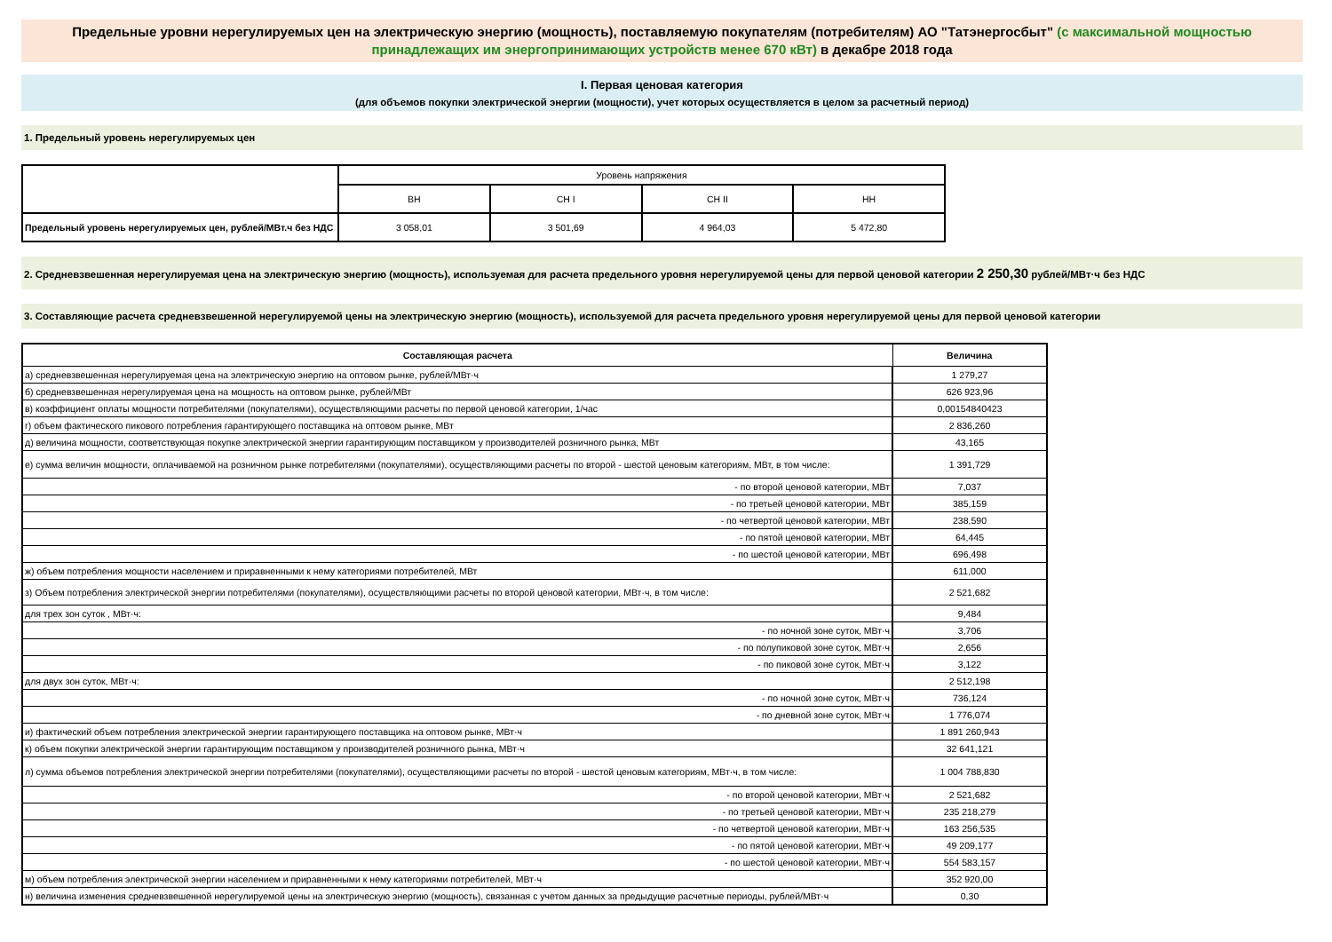Предельные уровни нерегулируемых цен на электрическую энергию (мощность), поставляемую покупателям (потребителям) АО "Татэнергосбыт" (с максимальной мощностью принадлежащих им энергопринимающих устройств менее 670 кВт) в декабре 2018 года
I. Первая ценовая категория
(для объемов покупки электрической энергии (мощности), учет которых осуществляется в целом за расчетный период)
1. Предельный уровень нерегулируемых цен
| | Уровень напряжения | | | |
| | ВН | СН I | СН II | НН |
| Предельный уровень нерегулируемых цен, рублей/МВт.ч без НДС | 3 058,01 | 3 501,69 | 4 964,03 | 5 472,80 |
2. Средневзвешенная нерегулируемая цена на электрическую энергию (мощность), используемая для расчета предельного уровня нерегулируемой цены для первой ценовой категории 2 250,30 рублей/МВт·ч без НДС
3. Составляющие расчета средневзвешенной нерегулируемой цены на электрическую энергию (мощность), используемой для расчета предельного уровня нерегулируемой цены для первой ценовой категории
| Составляющая расчета | Величина |
| --- | --- |
| а) средневзвешенная нерегулируемая цена на электрическую энергию на оптовом рынке, рублей/МВт·ч | 1 279,27 |
| б) средневзвешенная нерегулируемая цена на мощность на оптовом рынке, рублей/МВт | 626 923,96 |
| в) коэффициент оплаты мощности потребителями (покупателями), осуществляющими расчеты по первой ценовой категории, 1/час | 0,00154840423 |
| г) объем фактического пикового потребления гарантирующего поставщика на оптовом рынке, МВт | 2 836,260 |
| д) величина мощности, соответствующая покупке электрической энергии гарантирующим поставщиком у производителей розничного рынка, МВт | 43,165 |
| е) сумма величин мощности, оплачиваемой на розничном рынке потребителями (покупателями), осуществляющими расчеты по второй - шестой ценовым категориям, МВт, в том числе: | 1 391,729 |
| - по второй ценовой категории, МВт | 7,037 |
| - по третьей ценовой категории, МВт | 385,159 |
| - по четвертой ценовой категории, МВт | 238,590 |
| - по пятой ценовой категории, МВт | 64,445 |
| - по шестой ценовой категории, МВт | 696,498 |
| ж) объем потребления мощности населением и приравненными к нему категориями потребителей, МВт | 611,000 |
| з) Объем потребления электрической энергии потребителями (покупателями), осуществляющими расчеты по второй ценовой категории, МВт·ч, в том числе: | 2 521,682 |
| для трех зон суток , МВт·ч: | 9,484 |
| - по ночной зоне суток, МВт·ч | 3,706 |
| - по полупиковой зоне суток, МВт·ч | 2,656 |
| - по пиковой зоне суток, МВт·ч | 3,122 |
| для двух зон суток, МВт·ч: | 2 512,198 |
| - по ночной зоне суток, МВт·ч | 736,124 |
| - по дневной зоне суток, МВт·ч | 1 776,074 |
| и) фактический объем потребления электрической энергии гарантирующего поставщика на оптовом рынке, МВт·ч | 1 891 260,943 |
| к) объем покупки электрической энергии гарантирующим поставщиком у производителей розничного рынка, МВт·ч | 32 641,121 |
| л) сумма объемов потребления электрической энергии потребителями (покупателями), осуществляющими расчеты по второй - шестой ценовым категориям, МВт·ч, в том числе: | 1 004 788,830 |
| - по второй ценовой категории, МВт·ч | 2 521,682 |
| - по третьей ценовой категории, МВт·ч | 235 218,279 |
| - по четвертой ценовой категории, МВт·ч | 163 256,535 |
| - по пятой ценовой категории, МВт·ч | 49 209,177 |
| - по шестой ценовой категории, МВт·ч | 554 583,157 |
| м) объем потребления электрической энергии населением и приравненными к нему категориями потребителей, МВт·ч | 352 920,00 |
| н) величина изменения средневзвешенной нерегулируемой цены на электрическую энергию (мощность), связанная с учетом данных за предыдущие расчетные периоды, рублей/МВт·ч | 0,30 |